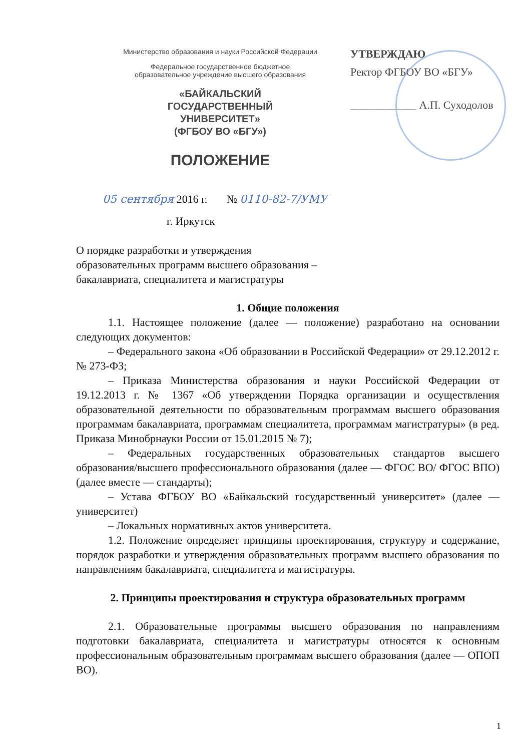Министерство образования и науки Российской Федерации
Федеральное государственное бюджетное
образовательное учреждение высшего образования
«БАЙКАЛЬСКИЙ
ГОСУДАРСТВЕННЫЙ
УНИВЕРСИТЕТ»
(ФГБОУ ВО «БГУ»)
ПОЛОЖЕНИЕ
УТВЕРЖДАЮ
Ректор ФГБОУ ВО «БГУ»
____________ А.П. Суходолов
05 сентября 2016 г. № 0110-82-7/УМУ
г. Иркутск
О порядке разработки и утверждения
образовательных программ высшего образования –
бакалавриата, специалитета и магистратуры
1. Общие положения
1.1. Настоящее положение (далее — положение) разработано на основании следующих документов:
– Федерального закона «Об образовании в Российской Федерации» от 29.12.2012 г. № 273-ФЗ;
– Приказа Министерства образования и науки Российской Федерации от 19.12.2013 г. № 1367 «Об утверждении Порядка организации и осуществления образовательной деятельности по образовательным программам высшего образования программам бакалавриата, программам специалитета, программам магистратуры» (в ред. Приказа Минобрнауки России от 15.01.2015 № 7);
– Федеральных государственных образовательных стандартов высшего образования/высшего профессионального образования (далее — ФГОС ВО/ ФГОС ВПО) (далее вместе — стандарты);
– Устава ФГБОУ ВО «Байкальский государственный университет» (далее — университет)
– Локальных нормативных актов университета.
1.2. Положение определяет принципы проектирования, структуру и содержание, порядок разработки и утверждения образовательных программ высшего образования по направлениям бакалавриата, специалитета и магистратуры.
2. Принципы проектирования и структура образовательных программ
2.1. Образовательные программы высшего образования по направлениям подготовки бакалавриата, специалитета и магистратуры относятся к основным профессиональным образовательным программам высшего образования (далее — ОПОП ВО).
1